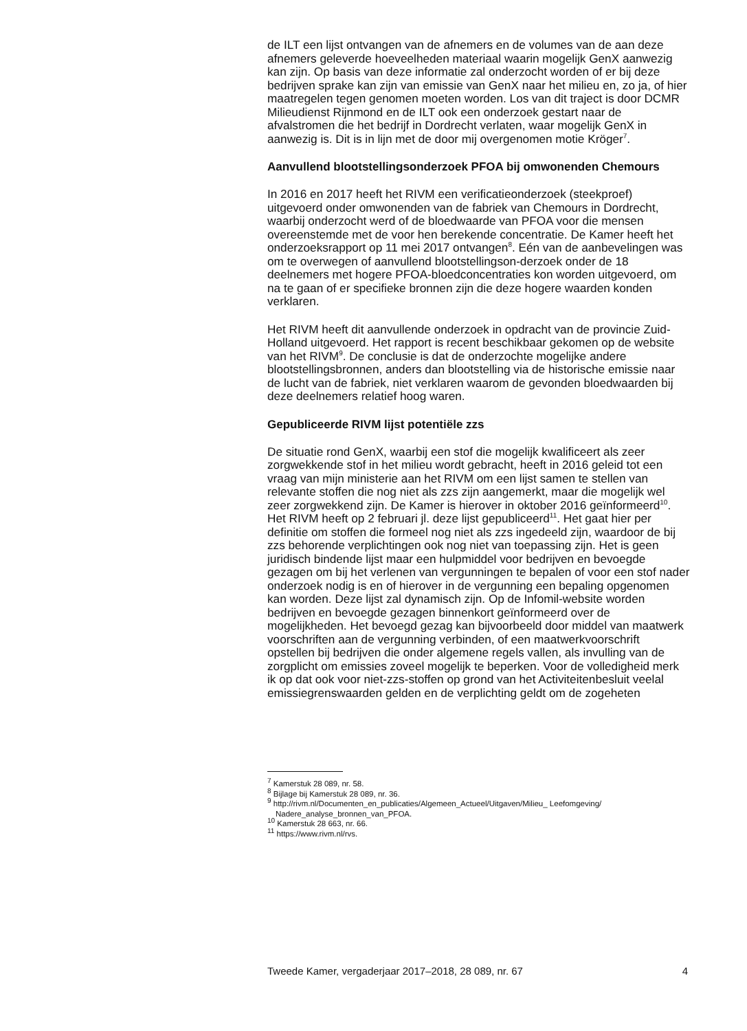de ILT een lijst ontvangen van de afnemers en de volumes van de aan deze afnemers geleverde hoeveelheden materiaal waarin mogelijk GenX aanwezig kan zijn. Op basis van deze informatie zal onderzocht worden of er bij deze bedrijven sprake kan zijn van emissie van GenX naar het milieu en, zo ja, of hier maatregelen tegen genomen moeten worden. Los van dit traject is door DCMR Milieudienst Rijnmond en de ILT ook een onderzoek gestart naar de afvalstromen die het bedrijf in Dordrecht verlaten, waar mogelijk GenX in aanwezig is. Dit is in lijn met de door mij overgenomen motie Kröger<sup>7</sup>.
Aanvullend blootstellingsonderzoek PFOA bij omwonenden Chemours
In 2016 en 2017 heeft het RIVM een verificatieonderzoek (steekproef) uitgevoerd onder omwonenden van de fabriek van Chemours in Dordrecht, waarbij onderzocht werd of de bloedwaarde van PFOA voor die mensen overeenstemde met de voor hen berekende concentratie. De Kamer heeft het onderzoeksrapport op 11 mei 2017 ontvangen<sup>8</sup>. Eén van de aanbevelingen was om te overwegen of aanvullend blootstellingson-derzoek onder de 18 deelnemers met hogere PFOA-bloedconcentraties kon worden uitgevoerd, om na te gaan of er specifieke bronnen zijn die deze hogere waarden konden verklaren.
Het RIVM heeft dit aanvullende onderzoek in opdracht van de provincie Zuid-Holland uitgevoerd. Het rapport is recent beschikbaar gekomen op de website van het RIVM<sup>9</sup>. De conclusie is dat de onderzochte mogelijke andere blootstellingsbronnen, anders dan blootstelling via de historische emissie naar de lucht van de fabriek, niet verklaren waarom de gevonden bloedwaarden bij deze deelnemers relatief hoog waren.
Gepubliceerde RIVM lijst potentiële zzs
De situatie rond GenX, waarbij een stof die mogelijk kwalificeert als zeer zorgwekkende stof in het milieu wordt gebracht, heeft in 2016 geleid tot een vraag van mijn ministerie aan het RIVM om een lijst samen te stellen van relevante stoffen die nog niet als zzs zijn aangemerkt, maar die mogelijk wel zeer zorgwekkend zijn. De Kamer is hierover in oktober 2016 geïnformeerd<sup>10</sup>. Het RIVM heeft op 2 februari jl. deze lijst gepubliceerd<sup>11</sup>. Het gaat hier per definitie om stoffen die formeel nog niet als zzs ingedeeld zijn, waardoor de bij zzs behorende verplichtingen ook nog niet van toepassing zijn. Het is geen juridisch bindende lijst maar een hulpmiddel voor bedrijven en bevoegde gezagen om bij het verlenen van vergunningen te bepalen of voor een stof nader onderzoek nodig is en of hierover in de vergunning een bepaling opgenomen kan worden. Deze lijst zal dynamisch zijn. Op de Infomil-website worden bedrijven en bevoegde gezagen binnenkort geïnformeerd over de mogelijkheden. Het bevoegd gezag kan bijvoorbeeld door middel van maatwerk voorschriften aan de vergunning verbinden, of een maatwerkvoorschrift opstellen bij bedrijven die onder algemene regels vallen, als invulling van de zorgplicht om emissies zoveel mogelijk te beperken. Voor de volledigheid merk ik op dat ook voor niet-zzs-stoffen op grond van het Activiteitenbesluit veelal emissiegrenswaarden gelden en de verplichting geldt om de zogeheten
<sup>7</sup> Kamerstuk 28 089, nr. 58.
<sup>8</sup> Bijlage bij Kamerstuk 28 089, nr. 36.
<sup>9</sup> http://rivm.nl/Documenten_en_publicaties/Algemeen_Actueel/Uitgaven/Milieu_ Leefomgeving/ Nadere_analyse_bronnen_van_PFOA.
<sup>10</sup> Kamerstuk 28 663, nr. 66.
<sup>11</sup> https://www.rivm.nl/rvs.
Tweede Kamer, vergaderjaar 2017–2018, 28 089, nr. 67 4